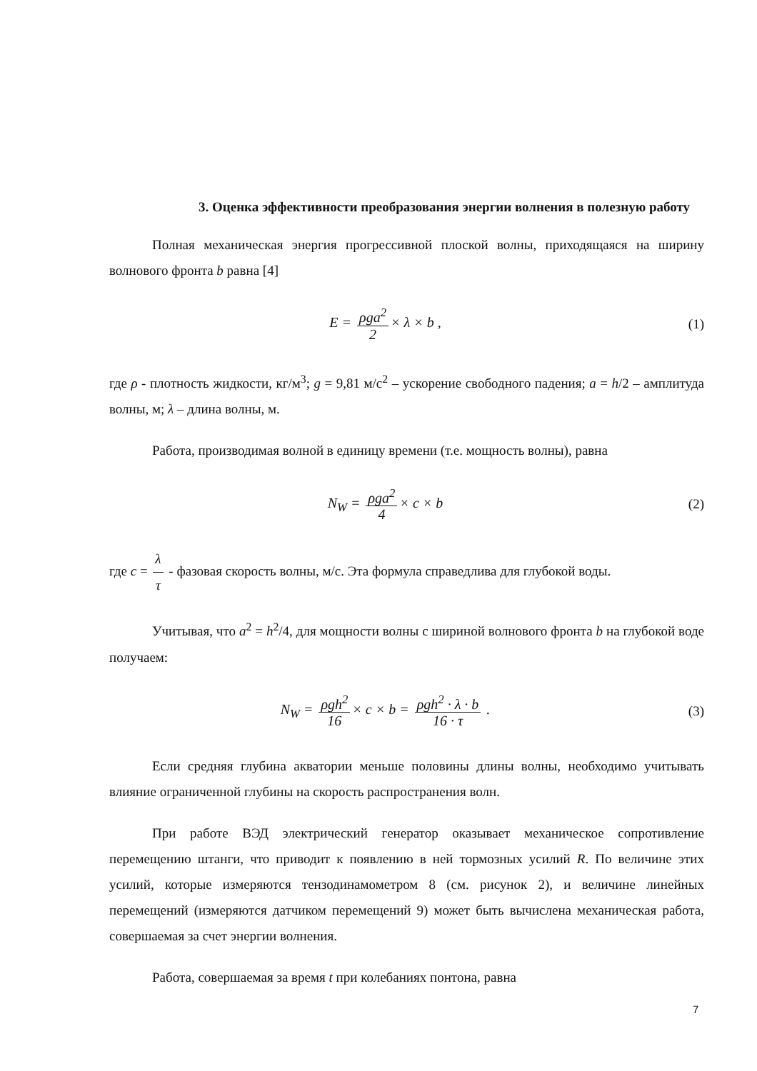3. Оценка эффективности преобразования энергии волнения в полезную работу
Полная механическая энергия прогрессивной плоской волны, приходящаяся на ширину волнового фронта b равна [4]
E = ρga<sup>2</sup> 2 × λ × b , (1)
где ρ - плотность жидкости, кг/м<sup>3</sup>; g = 9,81 м/с<sup>2</sup> – ускорение свободного падения; a = h/2 – амплитуда волны, м; λ – длина волны, м.
Работа, производимая волной в единицу времени (т.е. мощность волны), равна
N<sub>W</sub> = ρga<sup>2</sup> 4 × c × b (2)
где c = λ τ - фазовая скорость волны, м/с. Эта формула справедлива для глубокой воды.
Учитывая, что a<sup>2</sup> = h<sup>2</sup>/4, для мощности волны с шириной волнового фронта b на глубокой воде получаем:
N<sub>W</sub> = ρgh<sup>2</sup> 16 × c × b = ρgh<sup>2</sup> · λ · b 16 · τ .
(3)
Если средняя глубина акватории меньше половины длины волны, необходимо учитывать влияние ограниченной глубины на скорость распространения волн.
При работе ВЭД электрический генератор оказывает механическое сопротивление перемещению штанги, что приводит к появлению в ней тормозных усилий R. По величине этих усилий, которые измеряются тензодинамометром 8 (см. рисунок 2), и величине линейных перемещений (измеряются датчиком перемещений 9) может быть вычислена механическая работа, совершаемая за счет энергии волнения.
Работа, совершаемая за время t при колебаниях понтона, равна
7